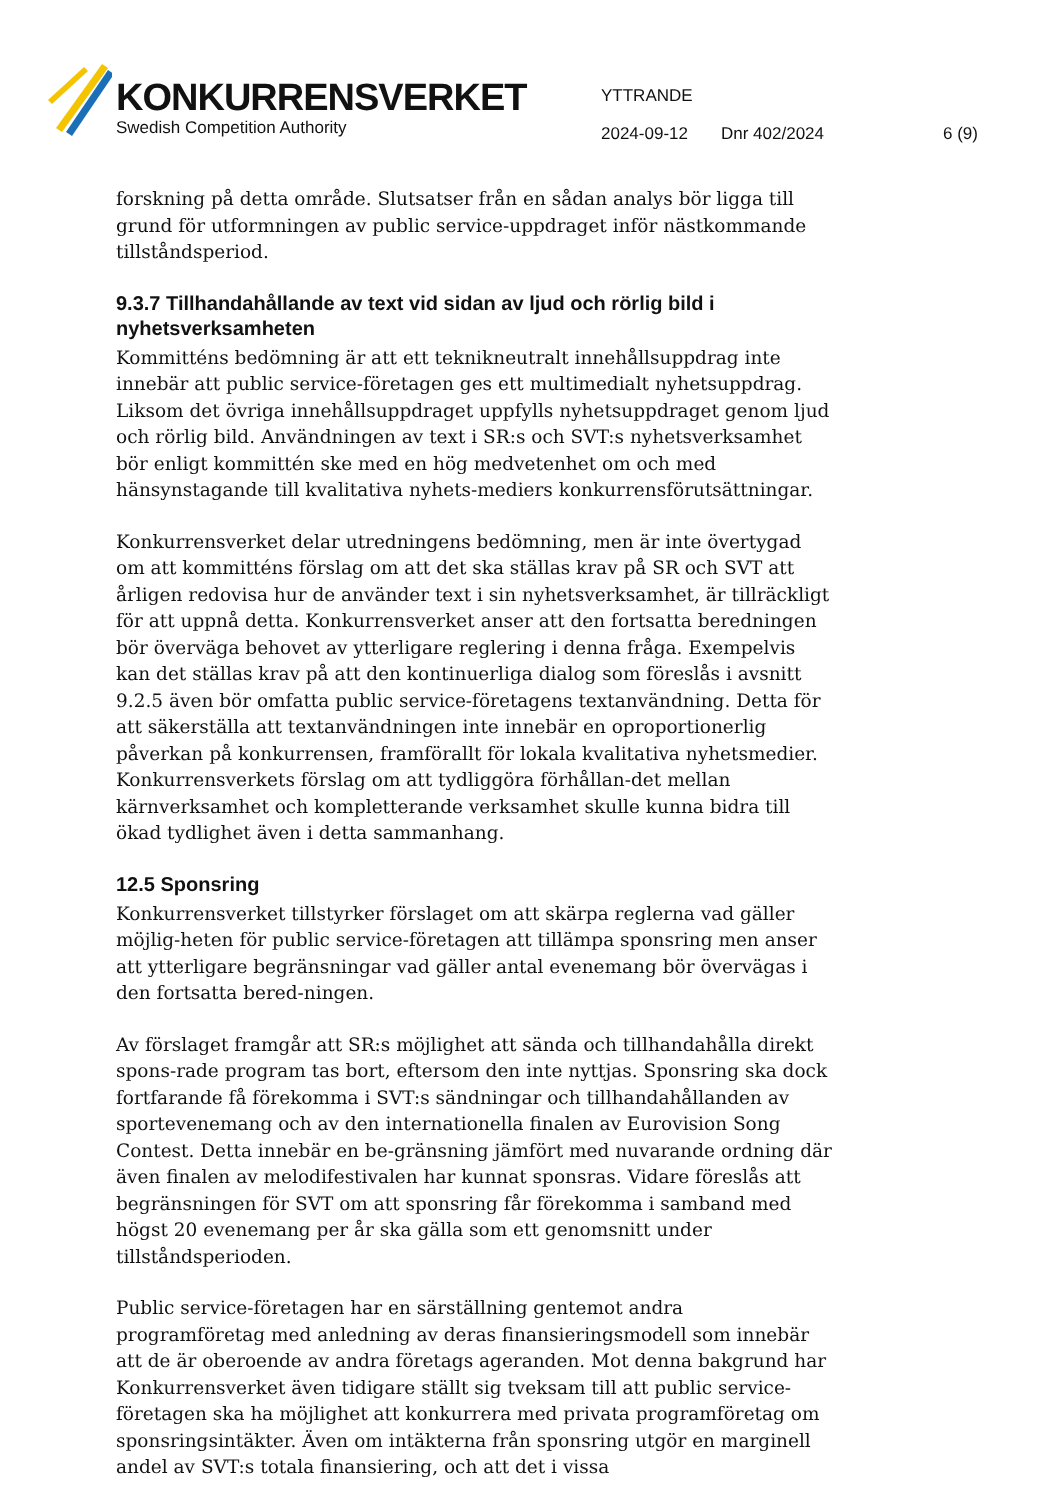KONKURRENSVERKET
Swedish Competition Authority
YTTRANDE
2024-09-12 Dnr 402/2024 6 (9)
forskning på detta område. Slutsatser från en sådan analys bör ligga till grund för utformningen av public service-uppdraget inför nästkommande tillståndsperiod.
9.3.7 Tillhandahållande av text vid sidan av ljud och rörlig bild i nyhetsverksamheten
Kommitténs bedömning är att ett teknikneutralt innehållsuppdrag inte innebär att public service-företagen ges ett multimedialt nyhetsuppdrag. Liksom det övriga innehållsuppdraget uppfylls nyhetsuppdraget genom ljud och rörlig bild. Användningen av text i SR:s och SVT:s nyhetsverksamhet bör enligt kommittén ske med en hög medvetenhet om och med hänsynstagande till kvalitativa nyhets-mediers konkurrensförutsättningar.
Konkurrensverket delar utredningens bedömning, men är inte övertygad om att kommitténs förslag om att det ska ställas krav på SR och SVT att årligen redovisa hur de använder text i sin nyhetsverksamhet, är tillräckligt för att uppnå detta. Konkurrensverket anser att den fortsatta beredningen bör överväga behovet av ytterligare reglering i denna fråga. Exempelvis kan det ställas krav på att den kontinuerliga dialog som föreslås i avsnitt 9.2.5 även bör omfatta public service-företagens textanvändning. Detta för att säkerställa att textanvändningen inte innebär en oproportionerlig påverkan på konkurrensen, framförallt för lokala kvalitativa nyhetsmedier. Konkurrensverkets förslag om att tydliggöra förhållan-det mellan kärnverksamhet och kompletterande verksamhet skulle kunna bidra till ökad tydlighet även i detta sammanhang.
12.5 Sponsring
Konkurrensverket tillstyrker förslaget om att skärpa reglerna vad gäller möjlig-heten för public service-företagen att tillämpa sponsring men anser att ytterligare begränsningar vad gäller antal evenemang bör övervägas i den fortsatta bered-ningen.
Av förslaget framgår att SR:s möjlighet att sända och tillhandahålla direkt spons-rade program tas bort, eftersom den inte nyttjas. Sponsring ska dock fortfarande få förekomma i SVT:s sändningar och tillhandahållanden av sportevenemang och av den internationella finalen av Eurovision Song Contest. Detta innebär en be-gränsning jämfört med nuvarande ordning där även finalen av melodifestivalen har kunnat sponsras. Vidare föreslås att begränsningen för SVT om att sponsring får förekomma i samband med högst 20 evenemang per år ska gälla som ett genomsnitt under tillståndsperioden.
Public service-företagen har en särställning gentemot andra programföretag med anledning av deras finansieringsmodell som innebär att de är oberoende av andra företags ageranden. Mot denna bakgrund har Konkurrensverket även tidigare ställt sig tveksam till att public service-företagen ska ha möjlighet att konkurrera med privata programföretag om sponsringsintäkter. Även om intäkterna från sponsring utgör en marginell andel av SVT:s totala finansiering, och att det i vissa